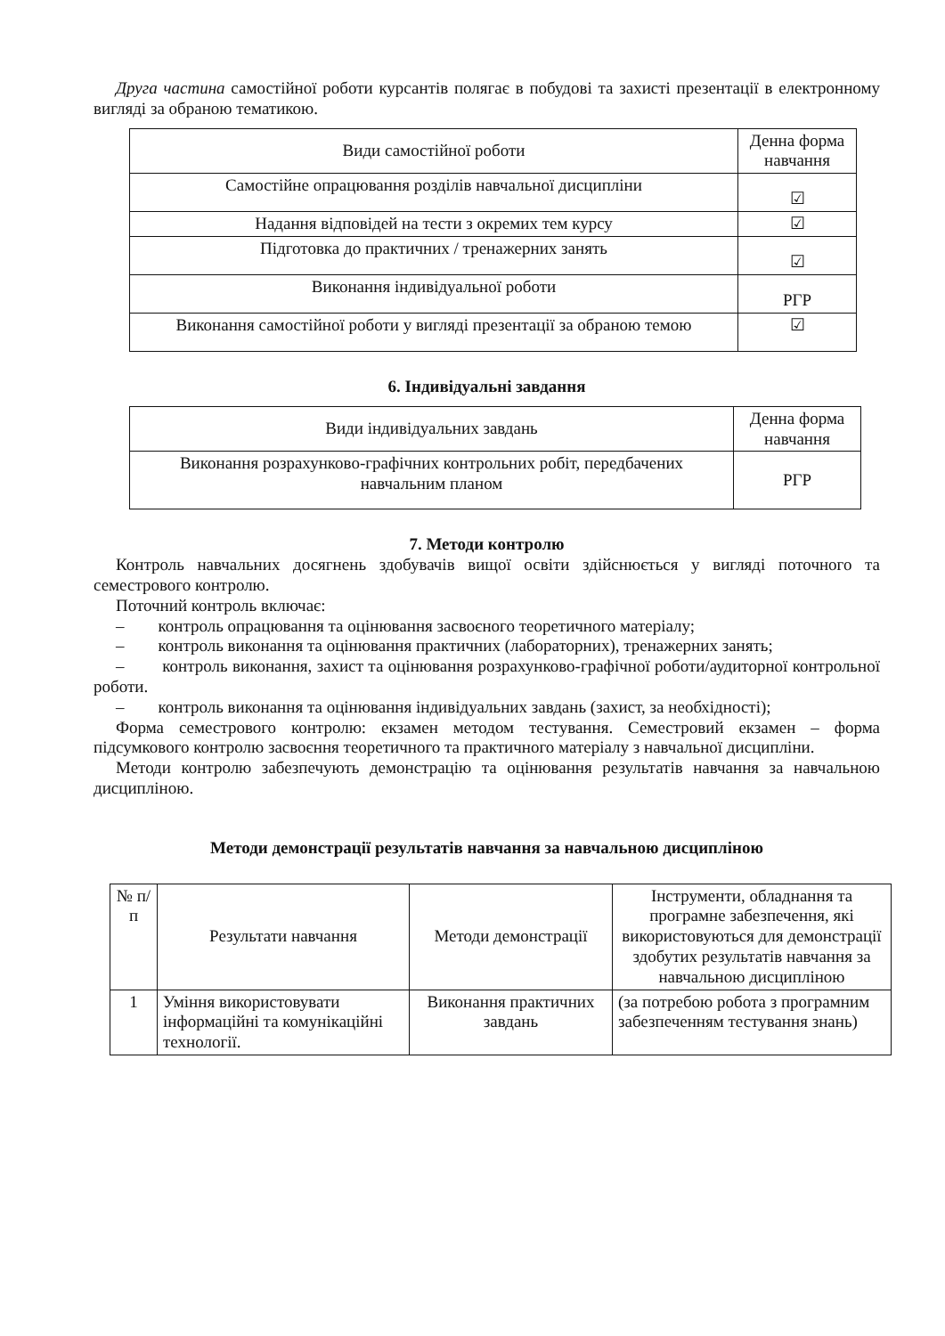Друга частина самостійної роботи курсантів полягає в побудові та захисті презентації в електронному вигляді за обраною тематикою.
| Види самостійної роботи | Денна форма навчання |
| --- | --- |
| Самостійне опрацювання розділів навчальної дисципліни | ☑ |
| Надання відповідей на тести з окремих тем курсу | ☑ |
| Підготовка до практичних / тренажерних занять | ☑ |
| Виконання індивідуальної роботи | РГР |
| Виконання самостійної роботи у вигляді презентації за обраною темою | ☑ |
6. Індивідуальні завдання
| Види індивідуальних завдань | Денна форма навчання |
| --- | --- |
| Виконання розрахунково-графічних контрольних робіт, передбачених навчальним планом | РГР |
7. Методи контролю
Контроль навчальних досягнень здобувачів вищої освіти здійснюється у вигляді поточного та семестрового контролю.
Поточний контроль включає:
– контроль опрацювання та оцінювання засвоєного теоретичного матеріалу;
– контроль виконання та оцінювання практичних (лабораторних), тренажерних занять;
– контроль виконання, захист та оцінювання розрахунково-графічної роботи/аудиторної контрольної роботи.
– контроль виконання та оцінювання індивідуальних завдань (захист, за необхідності);
Форма семестрового контролю: екзамен методом тестування. Семестровий екзамен – форма підсумкового контролю засвоєння теоретичного та практичного матеріалу з навчальної дисципліни.
Методи контролю забезпечують демонстрацію та оцінювання результатів навчання за навчальною дисципліною.
Методи демонстрації результатів навчання за навчальною дисципліною
| № п/п | Результати навчання | Методи демонстрації | Інструменти, обладнання та програмне забезпечення, які використовуються для демонстрації здобутих результатів навчання за навчальною дисципліною |
| --- | --- | --- | --- |
| 1 | Уміння використовувати інформаційні та комунікаційні технології. | Виконання практичних завдань | (за потребою робота з програмним забезпеченням тестування знань) |